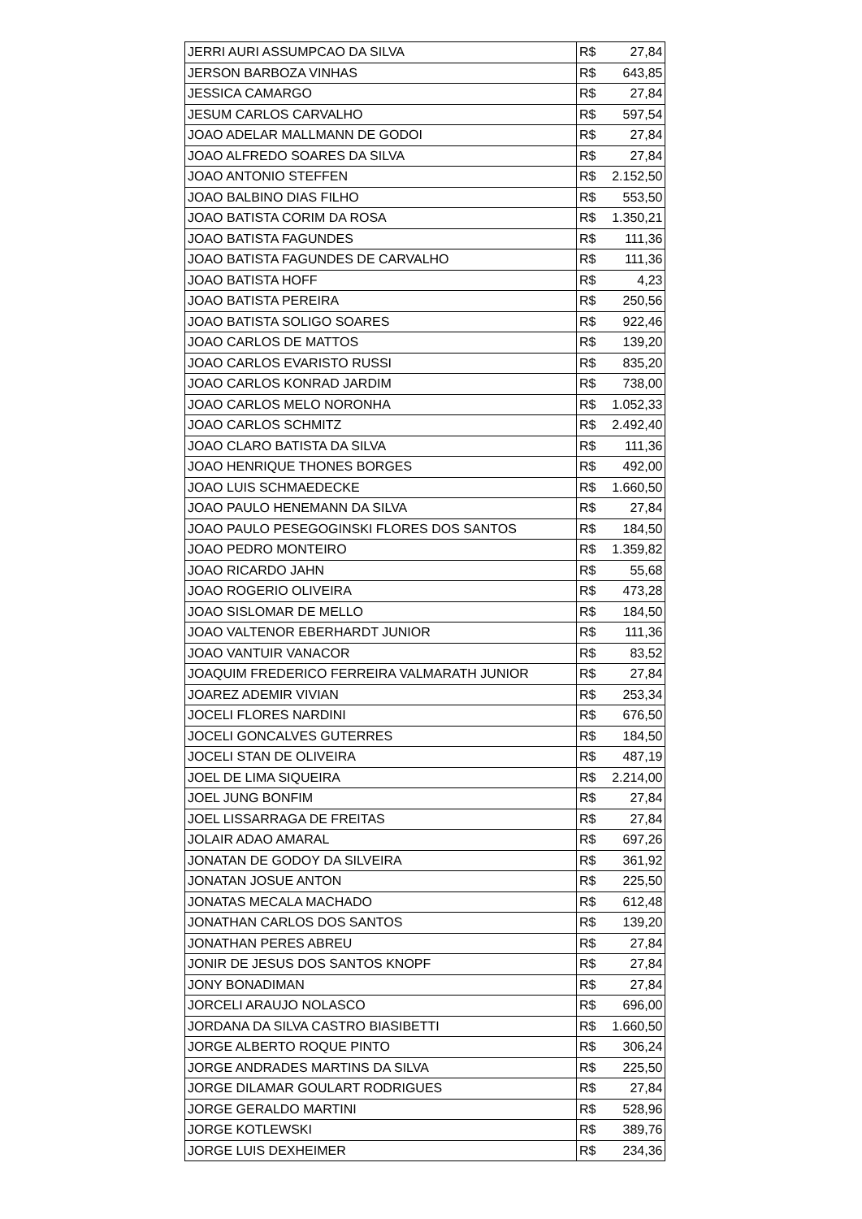| JERRI AURI ASSUMPCAO DA SILVA | R$ | 27,84 |
| JERSON BARBOZA VINHAS | R$ | 643,85 |
| JESSICA CAMARGO | R$ | 27,84 |
| JESUM CARLOS CARVALHO | R$ | 597,54 |
| JOAO ADELAR MALLMANN DE GODOI | R$ | 27,84 |
| JOAO ALFREDO SOARES DA SILVA | R$ | 27,84 |
| JOAO ANTONIO STEFFEN | R$ | 2.152,50 |
| JOAO BALBINO DIAS FILHO | R$ | 553,50 |
| JOAO BATISTA CORIM DA ROSA | R$ | 1.350,21 |
| JOAO BATISTA FAGUNDES | R$ | 111,36 |
| JOAO BATISTA FAGUNDES DE CARVALHO | R$ | 111,36 |
| JOAO BATISTA HOFF | R$ | 4,23 |
| JOAO BATISTA PEREIRA | R$ | 250,56 |
| JOAO BATISTA SOLIGO SOARES | R$ | 922,46 |
| JOAO CARLOS DE MATTOS | R$ | 139,20 |
| JOAO CARLOS EVARISTO RUSSI | R$ | 835,20 |
| JOAO CARLOS KONRAD JARDIM | R$ | 738,00 |
| JOAO CARLOS MELO NORONHA | R$ | 1.052,33 |
| JOAO CARLOS SCHMITZ | R$ | 2.492,40 |
| JOAO CLARO BATISTA DA SILVA | R$ | 111,36 |
| JOAO HENRIQUE THONES BORGES | R$ | 492,00 |
| JOAO LUIS SCHMAEDECKE | R$ | 1.660,50 |
| JOAO PAULO HENEMANN DA SILVA | R$ | 27,84 |
| JOAO PAULO PESEGOGINSKI FLORES DOS SANTOS | R$ | 184,50 |
| JOAO PEDRO MONTEIRO | R$ | 1.359,82 |
| JOAO RICARDO JAHN | R$ | 55,68 |
| JOAO ROGERIO OLIVEIRA | R$ | 473,28 |
| JOAO SISLOMAR DE MELLO | R$ | 184,50 |
| JOAO VALTENOR EBERHARDT JUNIOR | R$ | 111,36 |
| JOAO VANTUIR VANACOR | R$ | 83,52 |
| JOAQUIM FREDERICO FERREIRA VALMARATH JUNIOR | R$ | 27,84 |
| JOAREZ ADEMIR VIVIAN | R$ | 253,34 |
| JOCELI FLORES NARDINI | R$ | 676,50 |
| JOCELI GONCALVES GUTERRES | R$ | 184,50 |
| JOCELI STAN DE OLIVEIRA | R$ | 487,19 |
| JOEL DE LIMA SIQUEIRA | R$ | 2.214,00 |
| JOEL JUNG BONFIM | R$ | 27,84 |
| JOEL LISSARRAGA DE FREITAS | R$ | 27,84 |
| JOLAIR ADAO AMARAL | R$ | 697,26 |
| JONATAN DE GODOY DA SILVEIRA | R$ | 361,92 |
| JONATAN JOSUE ANTON | R$ | 225,50 |
| JONATAS MECALA MACHADO | R$ | 612,48 |
| JONATHAN CARLOS DOS SANTOS | R$ | 139,20 |
| JONATHAN PERES ABREU | R$ | 27,84 |
| JONIR DE JESUS DOS SANTOS KNOPF | R$ | 27,84 |
| JONY BONADIMAN | R$ | 27,84 |
| JORCELI ARAUJO NOLASCO | R$ | 696,00 |
| JORDANA DA SILVA CASTRO BIASIBETTI | R$ | 1.660,50 |
| JORGE ALBERTO ROQUE PINTO | R$ | 306,24 |
| JORGE ANDRADES MARTINS DA SILVA | R$ | 225,50 |
| JORGE DILAMAR GOULART RODRIGUES | R$ | 27,84 |
| JORGE GERALDO MARTINI | R$ | 528,96 |
| JORGE KOTLEWSKI | R$ | 389,76 |
| JORGE LUIS DEXHEIMER | R$ | 234,36 |